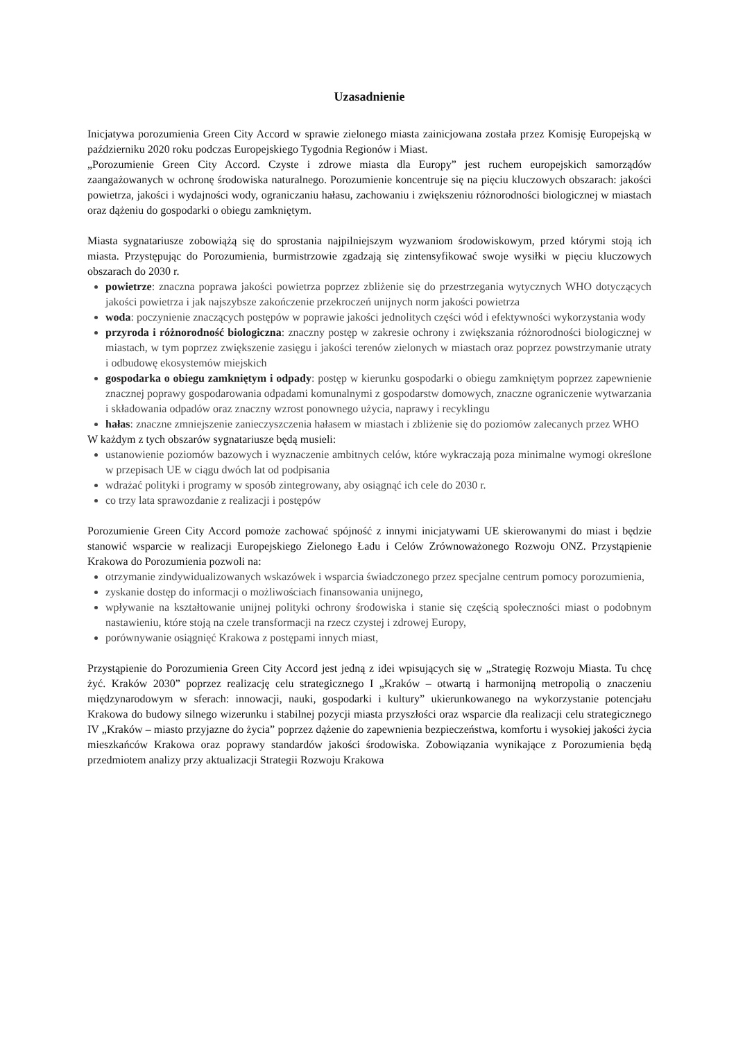Uzasadnienie
Inicjatywa porozumienia Green City Accord w sprawie zielonego miasta zainicjowana została przez Komisję Europejską w październiku 2020 roku podczas Europejskiego Tygodnia Regionów i Miast.
„Porozumienie Green City Accord. Czyste i zdrowe miasta dla Europy” jest ruchem europejskich samorządów zaangażowanych w ochronę środowiska naturalnego. Porozumienie koncentruje się na pięciu kluczowych obszarach: jakości powietrza, jakości i wydajności wody, ograniczaniu hałasu, zachowaniu i zwiększeniu różnorodności biologicznej w miastach oraz dążeniu do gospodarki o obiegu zamkniętym.
Miasta sygnatariusze zobowiążą się do sprostania najpilniejszym wyzwaniom środowiskowym, przed którymi stoją ich miasta. Przystępując do Porozumienia, burmistrzowie zgadzają się zintensyfikować swoje wysiłki w pięciu kluczowych obszarach do 2030 r.
powietrze: znaczna poprawa jakości powietrza poprzez zbliżenie się do przestrzegania wytycznych WHO dotyczących jakości powietrza i jak najszybsze zakończenie przekroczeń unijnych norm jakości powietrza
woda: poczynienie znaczących postępów w poprawie jakości jednolitych części wód i efektywności wykorzystania wody
przyroda i różnorodność biologiczna: znaczny postęp w zakresie ochrony i zwiększania różnorodności biologicznej w miastach, w tym poprzez zwiększenie zasięgu i jakości terenów zielonych w miastach oraz poprzez powstrzymanie utraty i odbudowę ekosystemów miejskich
gospodarka o obiegu zamkniętym i odpady: postęp w kierunku gospodarki o obiegu zamkniętym poprzez zapewnienie znacznej poprawy gospodarowania odpadami komunalnymi z gospodarstw domowych, znaczne ograniczenie wytwarzania i składowania odpadów oraz znaczny wzrost ponownego użycia, naprawy i recyklingu
hałas: znaczne zmniejszenie zanieczyszczenia hałasem w miastach i zbliżenie się do poziomów zalecanych przez WHO
W każdym z tych obszarów sygnatariusze będą musieli:
ustanowienie poziomów bazowych i wyznaczenie ambitnych celów, które wykraczają poza minimalne wymogi określone w przepisach UE w ciągu dwóch lat od podpisania
wdrażać polityki i programy w sposób zintegrowany, aby osiągnąć ich cele do 2030 r.
co trzy lata sprawozdanie z realizacji i postępów
Porozumienie Green City Accord pomoże zachować spójność z innymi inicjatywami UE skierowanymi do miast i będzie stanowić wsparcie w realizacji Europejskiego Zielonego Ładu i Celów Zrównoważonego Rozwoju ONZ. Przystąpienie Krakowa do Porozumienia pozwoli na:
otrzymanie zindywidualizowanych wskazówek i wsparcia świadczonego przez specjalne centrum pomocy porozumienia,
zyskanie dostęp do informacji o możliwościach finansowania unijnego,
wpływanie na kształtowanie unijnej polityki ochrony środowiska i stanie się częścią społeczności miast o podobnym nastawieniu, które stoją na czele transformacji na rzecz czystej i zdrowej Europy,
porównywanie osiągnięć Krakowa z postępami innych miast,
Przystąpienie do Porozumienia Green City Accord jest jedną z idei wpisujących się w „Strategię Rozwoju Miasta. Tu chcę żyć. Kraków 2030” poprzez realizację celu strategicznego I „Kraków – otwartą i harmonijną metropolią o znaczeniu międzynarodowym w sferach: innowacji, nauki, gospodarki i kultury” ukierunkowanego na wykorzystanie potencjału Krakowa do budowy silnego wizerunku i stabilnej pozycji miasta przyszłości oraz wsparcie dla realizacji celu strategicznego IV „Kraków – miasto przyjazne do życia” poprzez dążenie do zapewnienia bezpieczeństwa, komfortu i wysokiej jakości życia mieszkańców Krakowa oraz poprawy standardów jakości środowiska. Zobowiązania wynikające z Porozumienia będą przedmiotem analizy przy aktualizacji Strategii Rozwoju Krakowa